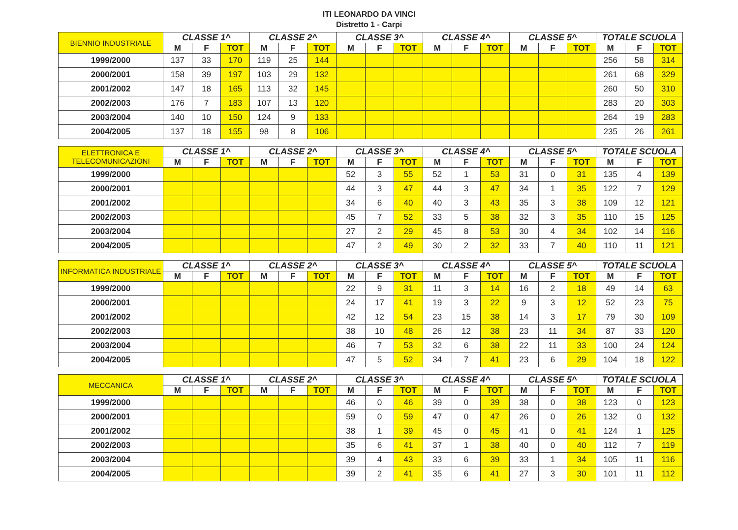ITI LEONARDO DA VINCI
Distretto 1 - Carpi
| BIENNIO INDUSTRIALE | CLASSE 1^ | | | CLASSE 2^ | | | CLASSE 3^ | | | CLASSE 4^ | | | CLASSE 5^ | | | TOTALE SCUOLA | | |
| --- | --- | --- | --- | --- | --- | --- | --- | --- | --- | --- | --- | --- | --- | --- | --- | --- | --- | --- |
| | M | F | TOT | M | F | TOT | M | F | TOT | M | F | TOT | M | F | TOT | M | F | TOT |
| 1999/2000 | 137 | 33 | 170 | 119 | 25 | 144 | | | | | | | | | | 256 | 58 | 314 |
| 2000/2001 | 158 | 39 | 197 | 103 | 29 | 132 | | | | | | | | | | 261 | 68 | 329 |
| 2001/2002 | 147 | 18 | 165 | 113 | 32 | 145 | | | | | | | | | | 260 | 50 | 310 |
| 2002/2003 | 176 | 7 | 183 | 107 | 13 | 120 | | | | | | | | | | 283 | 20 | 303 |
| 2003/2004 | 140 | 10 | 150 | 124 | 9 | 133 | | | | | | | | | | 264 | 19 | 283 |
| 2004/2005 | 137 | 18 | 155 | 98 | 8 | 106 | | | | | | | | | | 235 | 26 | 261 |
| ELETTRONICA E TELECOMUNICAZIONI | CLASSE 1^ | | | CLASSE 2^ | | | CLASSE 3^ | | | CLASSE 4^ | | | CLASSE 5^ | | | TOTALE SCUOLA | | |
| --- | --- | --- | --- | --- | --- | --- | --- | --- | --- | --- | --- | --- | --- | --- | --- | --- | --- | --- |
| | M | F | TOT | M | F | TOT | M | F | TOT | M | F | TOT | M | F | TOT | M | F | TOT |
| 1999/2000 | | | | | | | 52 | 3 | 55 | 52 | 1 | 53 | 31 | 0 | 31 | 135 | 4 | 139 |
| 2000/2001 | | | | | | | 44 | 3 | 47 | 44 | 3 | 47 | 34 | 1 | 35 | 122 | 7 | 129 |
| 2001/2002 | | | | | | | 34 | 6 | 40 | 40 | 3 | 43 | 35 | 3 | 38 | 109 | 12 | 121 |
| 2002/2003 | | | | | | | 45 | 7 | 52 | 33 | 5 | 38 | 32 | 3 | 35 | 110 | 15 | 125 |
| 2003/2004 | | | | | | | 27 | 2 | 29 | 45 | 8 | 53 | 30 | 4 | 34 | 102 | 14 | 116 |
| 2004/2005 | | | | | | | 47 | 2 | 49 | 30 | 2 | 32 | 33 | 7 | 40 | 110 | 11 | 121 |
| INFORMATICA INDUSTRIALE | CLASSE 1^ | | | CLASSE 2^ | | | CLASSE 3^ | | | CLASSE 4^ | | | CLASSE 5^ | | | TOTALE SCUOLA | | |
| --- | --- | --- | --- | --- | --- | --- | --- | --- | --- | --- | --- | --- | --- | --- | --- | --- | --- | --- |
| | M | F | TOT | M | F | TOT | M | F | TOT | M | F | TOT | M | F | TOT | M | F | TOT |
| 1999/2000 | | | | | | | 22 | 9 | 31 | 11 | 3 | 14 | 16 | 2 | 18 | 49 | 14 | 63 |
| 2000/2001 | | | | | | | 24 | 17 | 41 | 19 | 3 | 22 | 9 | 3 | 12 | 52 | 23 | 75 |
| 2001/2002 | | | | | | | 42 | 12 | 54 | 23 | 15 | 38 | 14 | 3 | 17 | 79 | 30 | 109 |
| 2002/2003 | | | | | | | 38 | 10 | 48 | 26 | 12 | 38 | 23 | 11 | 34 | 87 | 33 | 120 |
| 2003/2004 | | | | | | | 46 | 7 | 53 | 32 | 6 | 38 | 22 | 11 | 33 | 100 | 24 | 124 |
| 2004/2005 | | | | | | | 47 | 5 | 52 | 34 | 7 | 41 | 23 | 6 | 29 | 104 | 18 | 122 |
| MECCANICA | CLASSE 1^ | | | CLASSE 2^ | | | CLASSE 3^ | | | CLASSE 4^ | | | CLASSE 5^ | | | TOTALE SCUOLA | | |
| --- | --- | --- | --- | --- | --- | --- | --- | --- | --- | --- | --- | --- | --- | --- | --- | --- | --- | --- |
| | M | F | TOT | M | F | TOT | M | F | TOT | M | F | TOT | M | F | TOT | M | F | TOT |
| 1999/2000 | | | | | | | 46 | 0 | 46 | 39 | 0 | 39 | 38 | 0 | 38 | 123 | 0 | 123 |
| 2000/2001 | | | | | | | 59 | 0 | 59 | 47 | 0 | 47 | 26 | 0 | 26 | 132 | 0 | 132 |
| 2001/2002 | | | | | | | 38 | 1 | 39 | 45 | 0 | 45 | 41 | 0 | 41 | 124 | 1 | 125 |
| 2002/2003 | | | | | | | 35 | 6 | 41 | 37 | 1 | 38 | 40 | 0 | 40 | 112 | 7 | 119 |
| 2003/2004 | | | | | | | 39 | 4 | 43 | 33 | 6 | 39 | 33 | 1 | 34 | 105 | 11 | 116 |
| 2004/2005 | | | | | | | 39 | 2 | 41 | 35 | 6 | 41 | 27 | 3 | 30 | 101 | 11 | 112 |